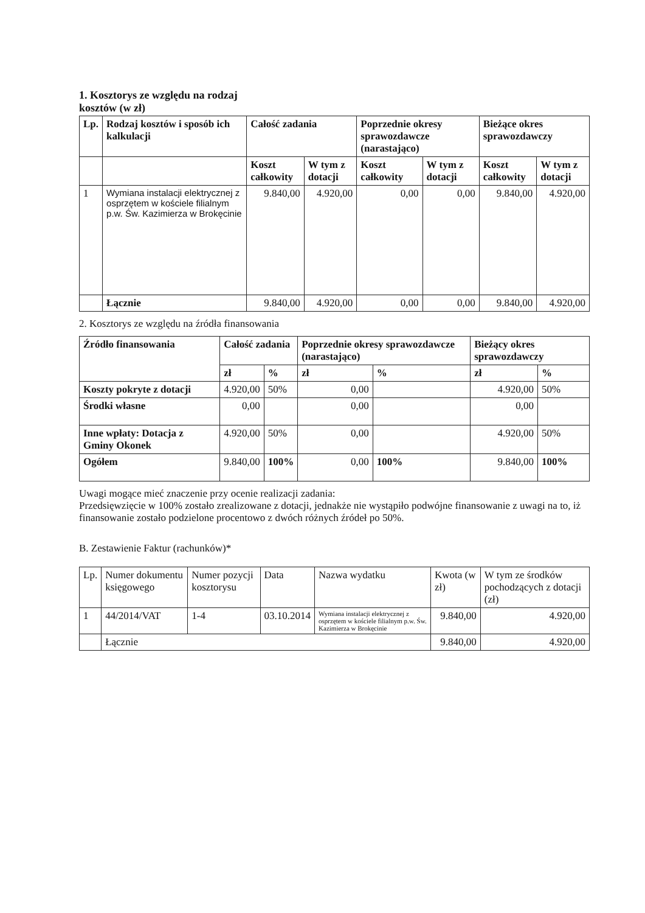1. Kosztorys ze względu na rodzaj
kosztów (w zł)
| Lp. | Rodzaj kosztów i sposób ich kalkulacji | Całość zadania | | Poprzednie okresy sprawozdawcze (narastająco) | | Bieżące okres sprawozdawczy | |
| --- | --- | --- | --- | --- | --- | --- | --- |
| | | Koszt całkowity | W tym z dotacji | Koszt całkowity | W tym z dotacji | Koszt całkowity | W tym z dotacji |
| 1 | Wymiana instalacji elektrycznej z osprzętem w kościele filialnym p.w. Św. Kazimierza w Brokęcinie | 9.840,00 | 4.920,00 | 0,00 | 0,00 | 9.840,00 | 4.920,00 |
| | Łącznie | 9.840,00 | 4.920,00 | 0,00 | 0,00 | 9.840,00 | 4.920,00 |
2. Kosztorys ze względu na źródła finansowania
| Źródło finansowania | Całość zadania | | Poprzednie okresy sprawozdawcze (narastająco) | | Bieżący okres sprawozdawczy | |
| --- | --- | --- | --- | --- | --- | --- |
| | zł | % | zł | % | zł | % |
| Koszty pokryte z dotacji | 4.920,00 | 50% | 0,00 | | 4.920,00 | 50% |
| Środki własne | 0,00 | | 0,00 | | 0,00 | |
| Inne wpłaty: Dotacja z Gminy Okonek | 4.920,00 | 50% | 0,00 | | 4.920,00 | 50% |
| Ogółem | 9.840,00 | 100% | 0,00 | 100% | 9.840,00 | 100% |
Uwagi mogące mieć znaczenie przy ocenie realizacji zadania:
Przedsięwzięcie w 100% zostało zrealizowane z dotacji, jednakże nie wystąpiło podwójne finansowanie z uwagi na to, iż finansowanie zostało podzielone procentowo z dwóch różnych źródeł po 50%.
B. Zestawienie Faktur (rachunków)*
| Lp. | Numer dokumentu księgowego | Numer pozycji kosztorysu | Data | Nazwa wydatku | Kwota (w zł) | W tym ze środków pochodzących z dotacji (zł) |
| 1 | 44/2014/VAT | 1-4 | 03.10.2014 | Wymiana instalacji elektrycznej z osprzętem w kościele filialnym p.w. Św. Kazimierza w Brokęcinie | 9.840,00 | 4.920,00 |
| | Łącznie | | | | 9.840,00 | 4.920,00 |